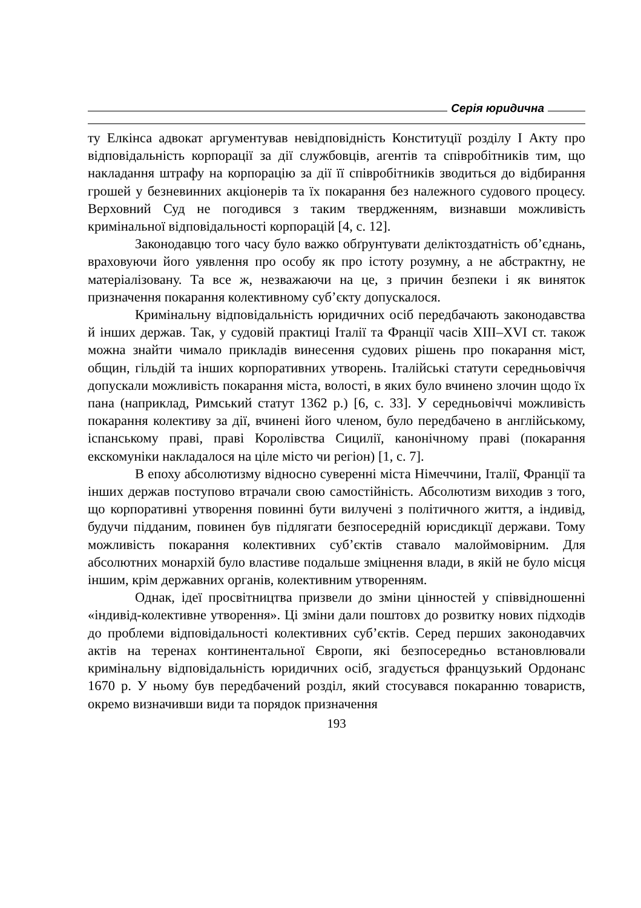Серія юридична
ту Елкінса адвокат аргументував невідповідність Конституції розділу I Акту про відповідальність корпорації за дії службовців, агентів та співробітників тим, що накладання штрафу на корпорацію за дії її співробітників зводиться до відбирання грошей у безневинних акціонерів та їх покарання без належного судового процесу. Верховний Суд не погодився з таким твердженням, визнавши можливість кримінальної відповідальності корпорацій [4, с. 12].
Законодавцю того часу було важко обґрунтувати деліктоздатність об’єднань, враховуючи його уявлення про особу як про істоту розумну, а не абстрактну, не матеріалізовану. Та все ж, незважаючи на це, з причин безпеки і як виняток призначення покарання колективному суб’єкту допускалося.
Кримінальну відповідальність юридичних осіб передбачають законодавства й інших держав. Так, у судовій практиці Італії та Франції часів XIII–XVI ст. також можна знайти чимало прикладів винесення судових рішень про покарання міст, общин, гільдій та інших корпоративних утворень. Італійські статути середньовіччя допускали можливість покарання міста, волості, в яких було вчинено злочин щодо їх пана (наприклад, Римський статут 1362 р.) [6, с. 33]. У середньовіччі можливість покарання колективу за дії, вчинені його членом, було передбачено в англійському, іспанському праві, праві Королівства Сицилії, канонічному праві (покарання екскомуніки накладалося на ціле місто чи регіон) [1, с. 7].
В епоху абсолютизму відносно суверенні міста Німеччини, Італії, Франції та інших держав поступово втрачали свою самостійність. Абсолютизм виходив з того, що корпоративні утворення повинні бути вилучені з політичного життя, а індивід, будучи підданим, повинен був підлягати безпосередній юрисдикції держави. Тому можливість покарання колективних суб’єктів ставало малоймовірним. Для абсолютних монархій було властиве подальше зміцнення влади, в якій не було місця іншим, крім державних органів, колективним утворенням.
Однак, ідеї просвітництва призвели до зміни цінностей у співвідношенні «індивід-колективне утворення». Ці зміни дали поштовх до розвитку нових підходів до проблеми відповідальності колективних суб’єктів. Серед перших законодавчих актів на теренах континентальної Європи, які безпосередньо встановлювали кримінальну відповідальність юридичних осіб, згадується французький Ордонанс 1670 р. У ньому був передбачений розділ, який стосувався покаранню товариств, окремо визначивши види та порядок призначення
193